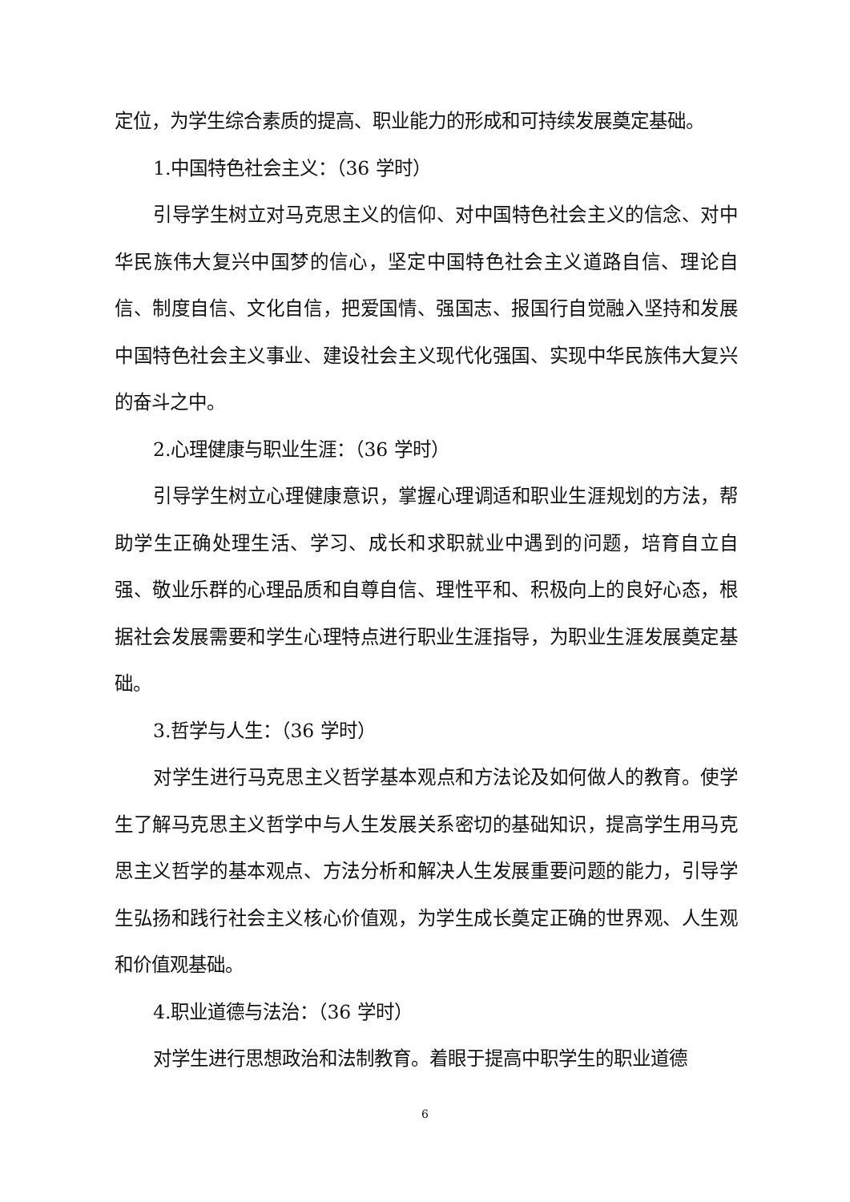定位，为学生综合素质的提高、职业能力的形成和可持续发展奠定基础。
1.中国特色社会主义：（36 学时）
引导学生树立对马克思主义的信仰、对中国特色社会主义的信念、对中华民族伟大复兴中国梦的信心，坚定中国特色社会主义道路自信、理论自信、制度自信、文化自信，把爱国情、强国志、报国行自觉融入坚持和发展中国特色社会主义事业、建设社会主义现代化强国、实现中华民族伟大复兴的奋斗之中。
2.心理健康与职业生涯：（36 学时）
引导学生树立心理健康意识，掌握心理调适和职业生涯规划的方法，帮助学生正确处理生活、学习、成长和求职就业中遇到的问题，培育自立自强、敬业乐群的心理品质和自尊自信、理性平和、积极向上的良好心态，根据社会发展需要和学生心理特点进行职业生涯指导，为职业生涯发展奠定基础。
3.哲学与人生：（36 学时）
对学生进行马克思主义哲学基本观点和方法论及如何做人的教育。使学生了解马克思主义哲学中与人生发展关系密切的基础知识，提高学生用马克思主义哲学的基本观点、方法分析和解决人生发展重要问题的能力，引导学生弘扬和践行社会主义核心价值观，为学生成长奠定正确的世界观、人生观和价值观基础。
4.职业道德与法治：（36 学时）
对学生进行思想政治和法制教育。着眼于提高中职学生的职业道德
6